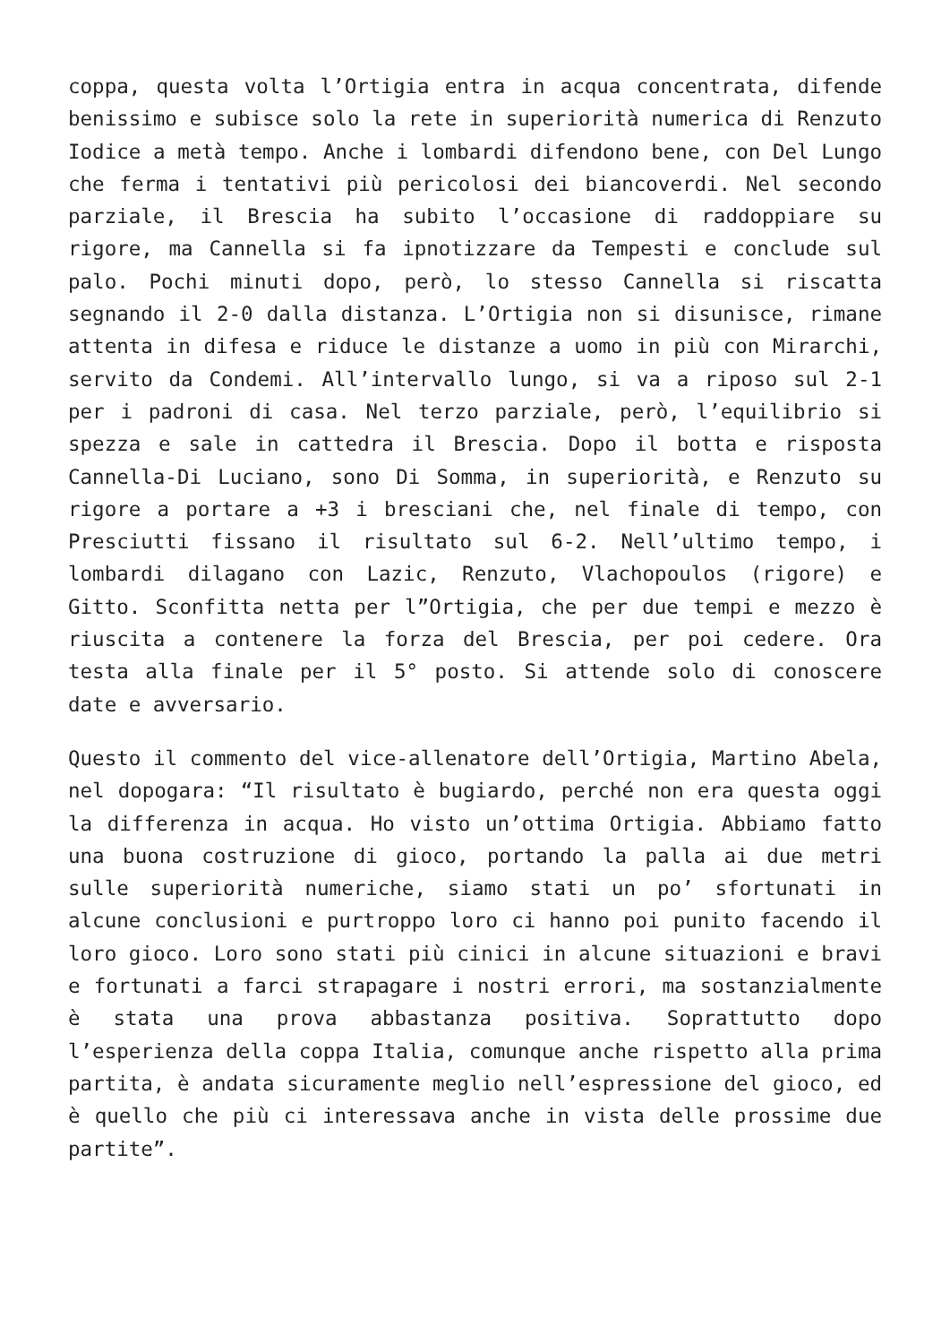coppa, questa volta l’Ortigia entra in acqua concentrata, difende benissimo e subisce solo la rete in superiorità numerica di Renzuto Iodice a metà tempo. Anche i lombardi difendono bene, con Del Lungo che ferma i tentativi più pericolosi dei biancoverdi. Nel secondo parziale, il Brescia ha subito l’occasione di raddoppiare su rigore, ma Cannella si fa ipnotizzare da Tempesti e conclude sul palo. Pochi minuti dopo, però, lo stesso Cannella si riscatta segnando il 2-0 dalla distanza. L’Ortigia non si disunisce, rimane attenta in difesa e riduce le distanze a uomo in più con Mirarchi, servito da Condemi. All’intervallo lungo, si va a riposo sul 2-1 per i padroni di casa. Nel terzo parziale, però, l’equilibrio si spezza e sale in cattedra il Brescia. Dopo il botta e risposta Cannella-Di Luciano, sono Di Somma, in superiorità, e Renzuto su rigore a portare a +3 i bresciani che, nel finale di tempo, con Presciutti fissano il risultato sul 6-2. Nell’ultimo tempo, i lombardi dilagano con Lazic, Renzuto, Vlachopoulos (rigore) e Gitto. Sconfitta netta per l”Ortigia, che per due tempi e mezzo è riuscita a contenere la forza del Brescia, per poi cedere. Ora testa alla finale per il 5° posto. Si attende solo di conoscere date e avversario.
Questo il commento del vice-allenatore dell’Ortigia, Martino Abela, nel dopogara: “Il risultato è bugiardo, perché non era questa oggi la differenza in acqua. Ho visto un’ottima Ortigia. Abbiamo fatto una buona costruzione di gioco, portando la palla ai due metri sulle superiorità numeriche, siamo stati un po’ sfortunati in alcune conclusioni e purtroppo loro ci hanno poi punito facendo il loro gioco. Loro sono stati più cinici in alcune situazioni e bravi e fortunati a farci strapagare i nostri errori, ma sostanzialmente è stata una prova abbastanza positiva. Soprattutto dopo l’esperienza della coppa Italia, comunque anche rispetto alla prima partita, è andata sicuramente meglio nell’espressione del gioco, ed è quello che più ci interessava anche in vista delle prossime due partite”.